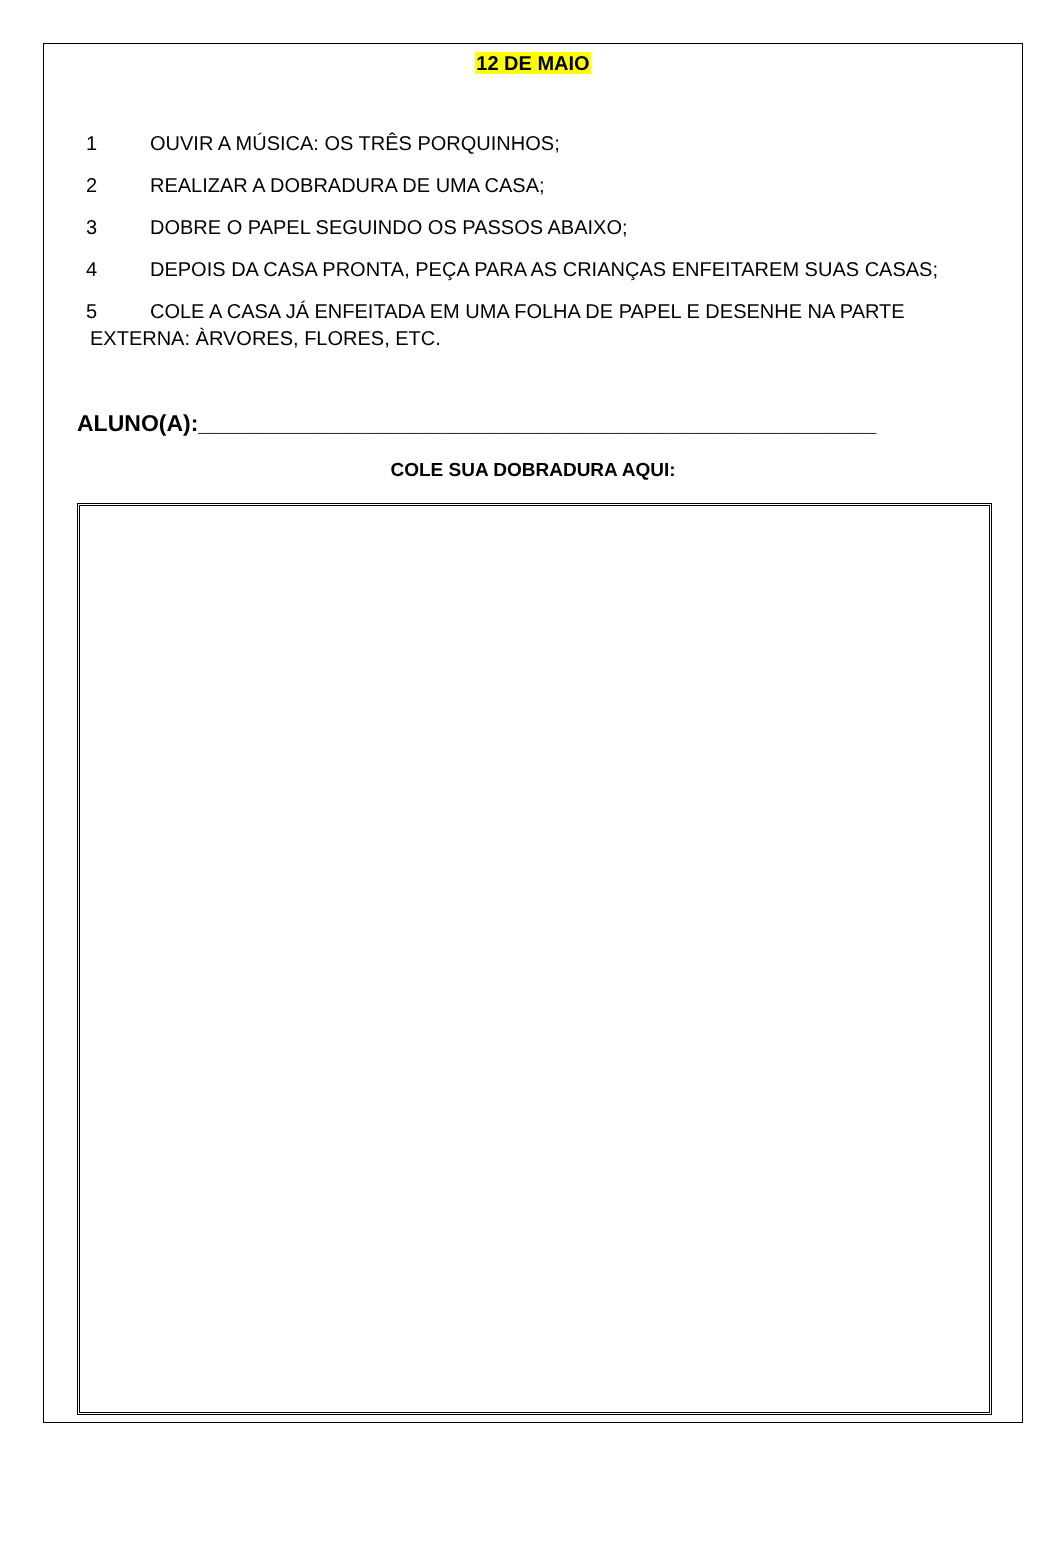12 DE MAIO
1 OUVIR A MÚSICA: OS TRÊS PORQUINHOS;
2 REALIZAR A DOBRADURA DE UMA CASA;
3 DOBRE O PAPEL SEGUINDO OS PASSOS ABAIXO;
4 DEPOIS DA CASA PRONTA, PEÇA PARA AS CRIANÇAS ENFEITAREM SUAS CASAS;
5 COLE A CASA JÁ ENFEITADA EM UMA FOLHA DE PAPEL E DESENHE NA PARTE
EXTERNA: ÀRVORES, FLORES, ETC.
ALUNO(A):_____________________________________________________
COLE SUA DOBRADURA AQUI: